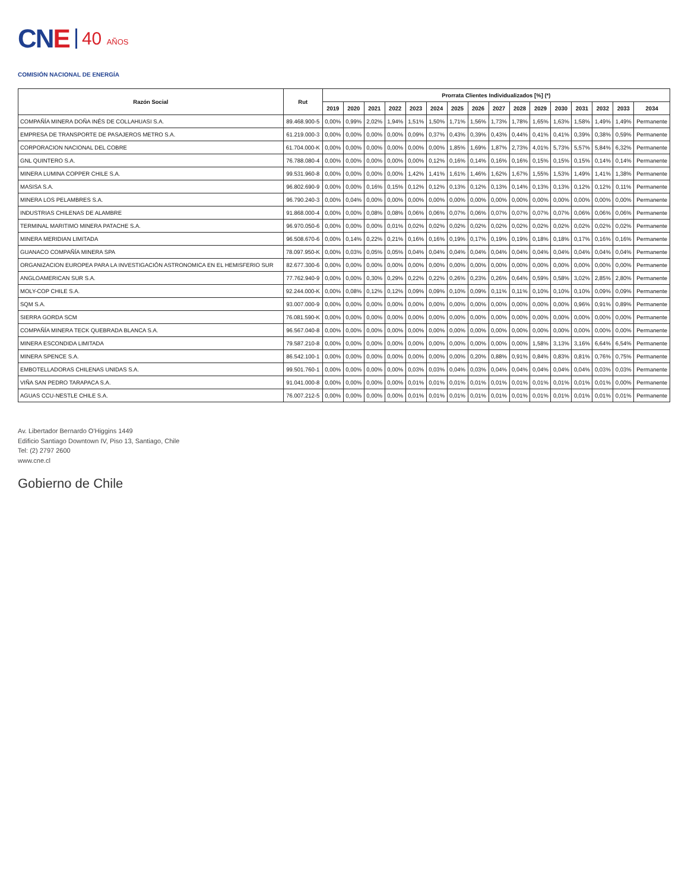CNE
40 AÑOS
COMISIÓN NACIONAL DE ENERGÍA
| Razón Social | Rut | Prorrata Clientes Individualizados [%] (*) | | | | | | | | | | | | | | | |
| --- | --- | --- | --- | --- | --- | --- | --- | --- | --- | --- | --- | --- | --- | --- | --- | --- | --- |
| | | 2019 | 2020 | 2021 | 2022 | 2023 | 2024 | 2025 | 2026 | 2027 | 2028 | 2029 | 2030 | 2031 | 2032 | 2033 | 2034 |
| COMPAÑÍA MINERA DOÑA INÉS DE COLLAHUASI S.A. | 89.468.900-5 | 0,00% | 0,99% | 2,02% | 1,94% | 1,51% | 1,50% | 1,71% | 1,56% | 1,73% | 1,78% | 1,65% | 1,63% | 1,58% | 1,49% | 1,49% | Permanente |
| EMPRESA DE TRANSPORTE DE PASAJEROS METRO S.A. | 61.219.000-3 | 0,00% | 0,00% | 0,00% | 0,00% | 0,09% | 0,37% | 0,43% | 0,39% | 0,43% | 0,44% | 0,41% | 0,41% | 0,39% | 0,38% | 0,59% | Permanente |
| CORPORACION NACIONAL DEL COBRE | 61.704.000-K | 0,00% | 0,00% | 0,00% | 0,00% | 0,00% | 0,00% | 1,85% | 1,69% | 1,87% | 2,73% | 4,01% | 5,73% | 5,57% | 5,84% | 6,32% | Permanente |
| GNL QUINTERO S.A. | 76.788.080-4 | 0,00% | 0,00% | 0,00% | 0,00% | 0,00% | 0,12% | 0,16% | 0,14% | 0,16% | 0,16% | 0,15% | 0,15% | 0,15% | 0,14% | 0,14% | Permanente |
| MINERA LUMINA COPPER CHILE S.A. | 99.531.960-8 | 0,00% | 0,00% | 0,00% | 0,00% | 1,42% | 1,41% | 1,61% | 1,46% | 1,62% | 1,67% | 1,55% | 1,53% | 1,49% | 1,41% | 1,38% | Permanente |
| MASISA S.A. | 96.802.690-9 | 0,00% | 0,00% | 0,16% | 0,15% | 0,12% | 0,12% | 0,13% | 0,12% | 0,13% | 0,14% | 0,13% | 0,13% | 0,12% | 0,12% | 0,11% | Permanente |
| MINERA LOS PELAMBRES S.A. | 96.790.240-3 | 0,00% | 0,04% | 0,00% | 0,00% | 0,00% | 0,00% | 0,00% | 0,00% | 0,00% | 0,00% | 0,00% | 0,00% | 0,00% | 0,00% | 0,00% | Permanente |
| INDUSTRIAS CHILENAS DE ALAMBRE | 91.868.000-4 | 0,00% | 0,00% | 0,08% | 0,08% | 0,06% | 0,06% | 0,07% | 0,06% | 0,07% | 0,07% | 0,07% | 0,07% | 0,06% | 0,06% | 0,06% | Permanente |
| TERMINAL MARITIMO MINERA PATACHE S.A. | 96.970.050-6 | 0,00% | 0,00% | 0,00% | 0,01% | 0,02% | 0,02% | 0,02% | 0,02% | 0,02% | 0,02% | 0,02% | 0,02% | 0,02% | 0,02% | 0,02% | Permanente |
| MINERA MERIDIAN LIMITADA | 96.508.670-6 | 0,00% | 0,14% | 0,22% | 0,21% | 0,16% | 0,16% | 0,19% | 0,17% | 0,19% | 0,19% | 0,18% | 0,18% | 0,17% | 0,16% | 0,16% | Permanente |
| GUANACO COMPAÑÍA MINERA SPA | 78.097.950-K | 0,00% | 0,03% | 0,05% | 0,05% | 0,04% | 0,04% | 0,04% | 0,04% | 0,04% | 0,04% | 0,04% | 0,04% | 0,04% | 0,04% | 0,04% | Permanente |
| ORGANIZACION EUROPEA PARA LA INVESTIGACIÓN ASTRONOMICA EN EL HEMISFERIO SUR | 82.677.300-6 | 0,00% | 0,00% | 0,00% | 0,00% | 0,00% | 0,00% | 0,00% | 0,00% | 0,00% | 0,00% | 0,00% | 0,00% | 0,00% | 0,00% | 0,00% | Permanente |
| ANGLOAMERICAN SUR S.A. | 77.762.940-9 | 0,00% | 0,00% | 0,30% | 0,29% | 0,22% | 0,22% | 0,26% | 0,23% | 0,26% | 0,64% | 0,59% | 0,58% | 3,02% | 2,85% | 2,80% | Permanente |
| MOLY-COP CHILE S.A. | 92.244.000-K | 0,00% | 0,08% | 0,12% | 0,12% | 0,09% | 0,09% | 0,10% | 0,09% | 0,11% | 0,11% | 0,10% | 0,10% | 0,10% | 0,09% | 0,09% | Permanente |
| SQM S.A. | 93.007.000-9 | 0,00% | 0,00% | 0,00% | 0,00% | 0,00% | 0,00% | 0,00% | 0,00% | 0,00% | 0,00% | 0,00% | 0,00% | 0,96% | 0,91% | 0,89% | Permanente |
| SIERRA GORDA SCM | 76.081.590-K | 0,00% | 0,00% | 0,00% | 0,00% | 0,00% | 0,00% | 0,00% | 0,00% | 0,00% | 0,00% | 0,00% | 0,00% | 0,00% | 0,00% | 0,00% | Permanente |
| COMPAÑÍA MINERA TECK QUEBRADA BLANCA S.A. | 96.567.040-8 | 0,00% | 0,00% | 0,00% | 0,00% | 0,00% | 0,00% | 0,00% | 0,00% | 0,00% | 0,00% | 0,00% | 0,00% | 0,00% | 0,00% | 0,00% | Permanente |
| MINERA ESCONDIDA LIMITADA | 79.587.210-8 | 0,00% | 0,00% | 0,00% | 0,00% | 0,00% | 0,00% | 0,00% | 0,00% | 0,00% | 0,00% | 1,58% | 3,13% | 3,16% | 6,64% | 6,54% | Permanente |
| MINERA SPENCE S.A. | 86.542.100-1 | 0,00% | 0,00% | 0,00% | 0,00% | 0,00% | 0,00% | 0,00% | 0,20% | 0,88% | 0,91% | 0,84% | 0,83% | 0,81% | 0,76% | 0,75% | Permanente |
| EMBOTELLADORAS CHILENAS UNIDAS S.A. | 99.501.760-1 | 0,00% | 0,00% | 0,00% | 0,00% | 0,03% | 0,03% | 0,04% | 0,03% | 0,04% | 0,04% | 0,04% | 0,04% | 0,04% | 0,03% | 0,03% | Permanente |
| VIÑA SAN PEDRO TARAPACA S.A. | 91.041.000-8 | 0,00% | 0,00% | 0,00% | 0,00% | 0,01% | 0,01% | 0,01% | 0,01% | 0,01% | 0,01% | 0,01% | 0,01% | 0,01% | 0,01% | 0,00% | Permanente |
| AGUAS CCU-NESTLE CHILE S.A. | 76.007.212-5 | 0,00% | 0,00% | 0,00% | 0,00% | 0,01% | 0,01% | 0,01% | 0,01% | 0,01% | 0,01% | 0,01% | 0,01% | 0,01% | 0,01% | 0,01% | Permanente |
Av. Libertador Bernardo O'Higgins 1449
Edificio Santiago Downtown IV, Piso 13, Santiago, Chile
Tel: (2) 2797 2600
www.cne.cl
Gobierno de Chile